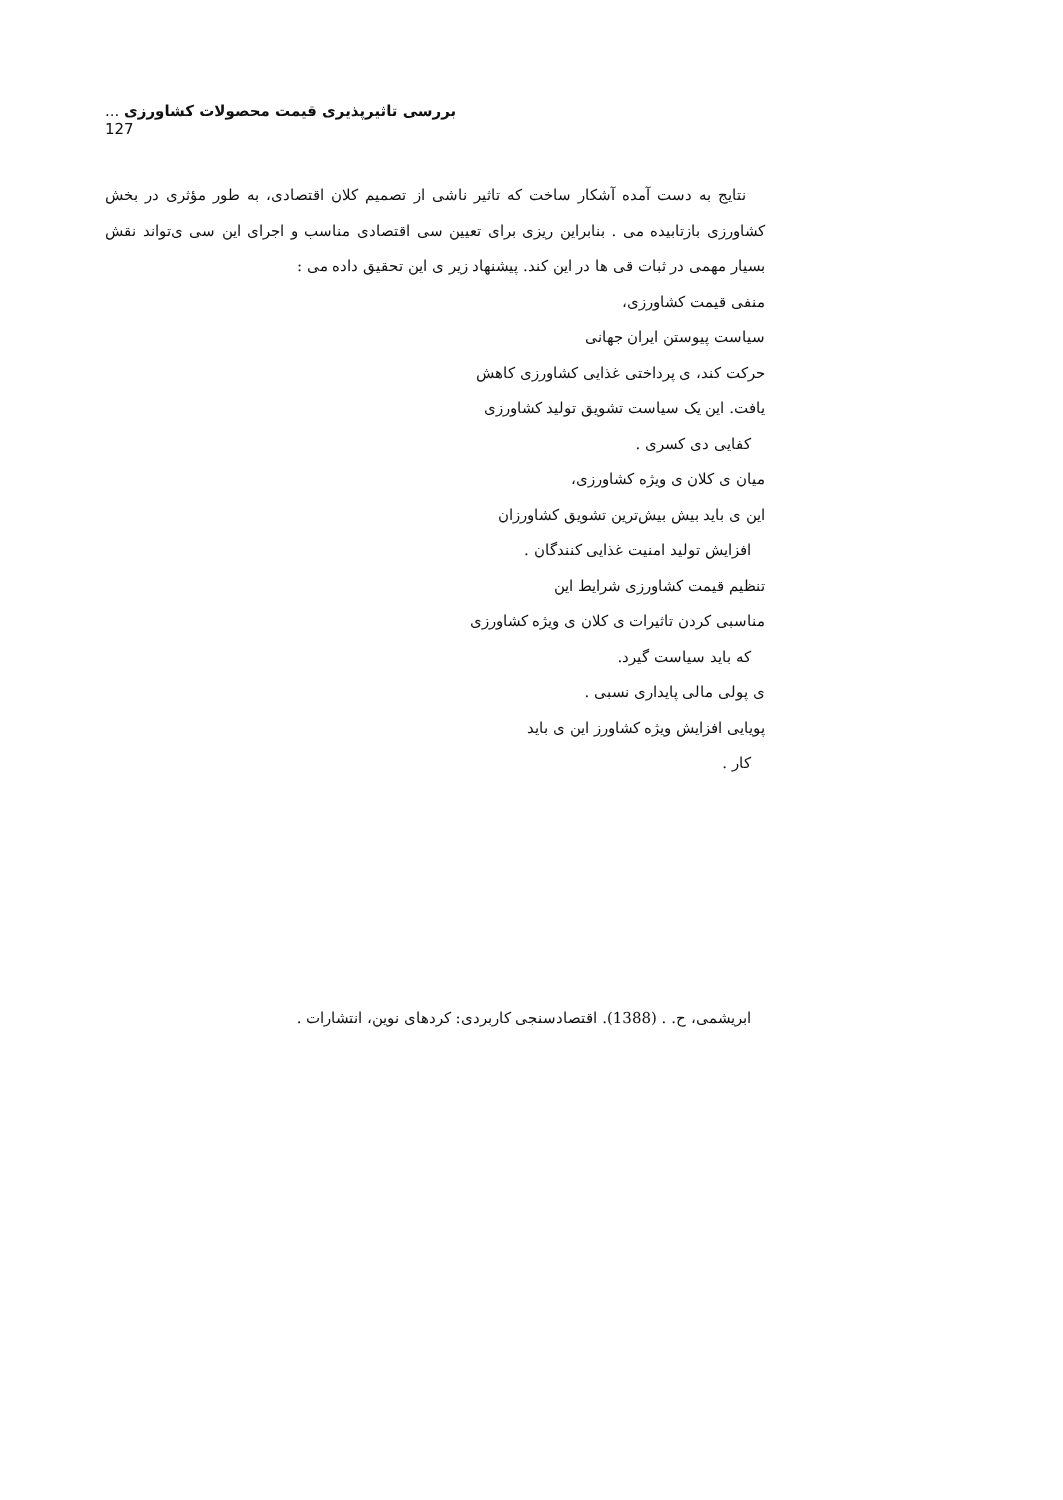بررسی تاثیرپذیری قیمت محصولات کشاورزی ... 127
نتایج به دست آمده آشکار ساخت که تاثیر ناشی از تصمیم کلان اقتصادی، به طور مؤثری در بخش کشاورزی بازتابیده می . بنابراین ریزی برای تعیین سی اقتصادی مناسب و اجرای این سی ی‌تواند نقش بسیار مهمی در ثبات قی ها در این کند. پیشنهاد زیر ی این تحقیق داده می :
منفی قیمت کشاورزی،
سیاست پیوستن ایران جهانی
حرکت کند، ی پرداختی غذایی کشاورزی کاهش
یافت. این یک سیاست تشویق تولید کشاورزی
کفایی دی کسری .
میان ی کلان ی ویژه کشاورزی،
این ی باید بیش بیش‌ترین تشویق کشاورزان
افزایش تولید امنیت غذایی کنندگان .
تنظیم قیمت کشاورزی شرایط این
مناسبی کردن تاثیرات ی کلان ی ویژه کشاورزی
که باید سیاست گیرد.
ی پولی مالی پایداری نسبی .
پویایی افزایش ویژه کشاورز این ی باید
کار .
ابریشمی، ح. . (1388). اقتصادسنجی کاربردی: کردهای نوین، انتشارات .